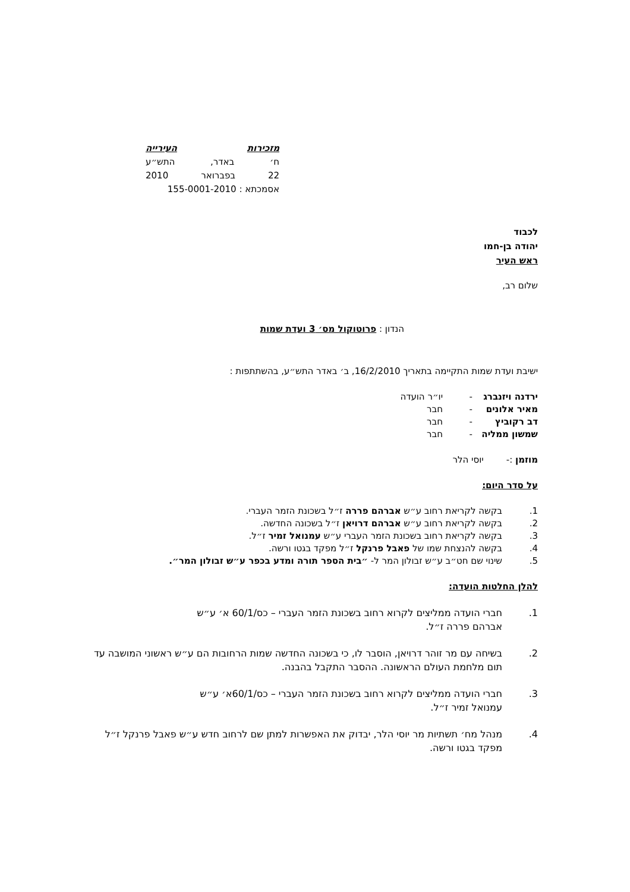מזכירות העירייה
ח׳ באדר, התש״ע
22 בפברואר 2010
אסמכתא : 155-0001-2010
לכבוד
יהודה בן-חמו
ראש העיר
שלום רב,
הנדון : פרוטוקול מס׳ 3 ועדת שמות
ישיבת ועדת שמות התקיימה בתאריך 16/2/2010, ב׳ באדר התש״ע, בהשתתפות :
ירדנה ויזנברג - יו״ר הועדה
מאיר אלונים - חבר
דב רקוביץ - חבר
שמשון ממליה - חבר
מוזמן :- יוסי הלר
על סדר היום:
1. בקשה לקריאת רחוב ע״ש אברהם פררה ז״ל בשכונת הזמר העברי.
2. בקשה לקריאת רחוב ע״ש אברהם דרויאן ז״ל בשכונה החדשה.
3. בקשה לקריאת רחוב בשכונת הזמר העברי ע״ש עמנואל זמיר ז״ל.
4. בקשה להנצחת שמו של פאבל פרנקל ז״ל מפקד בגטו ורשה.
5. שינוי שם חט״ב ע״ש זבולון המר ל- ״בית הספר תורה ומדע בכפר ע״ש זבולון המר״.
להלן החלטות הועדה:
1. חברי הועדה ממליצים לקרוא רחוב בשכונת הזמר העברי – כס/60/1 א׳ ע״ש
אברהם פררה ז״ל.
2. בשיחה עם מר זוהר דרויאן, הוסבר לו, כי בשכונה החדשה שמות הרחובות הם ע״ש ראשוני המושבה עד תום מלחמת העולם הראשונה. ההסבר התקבל בהבנה.
3. חברי הועדה ממליצים לקרוא רחוב בשכונת הזמר העברי – כס/60/1א׳ ע״ש
עמנואל זמיר ז״ל.
4. מנהל מח׳ תשתיות מר יוסי הלר, יבדוק את האפשרות למתן שם לרחוב חדש ע״ש פאבל פרנקל ז״ל מפקד בגטו ורשה.